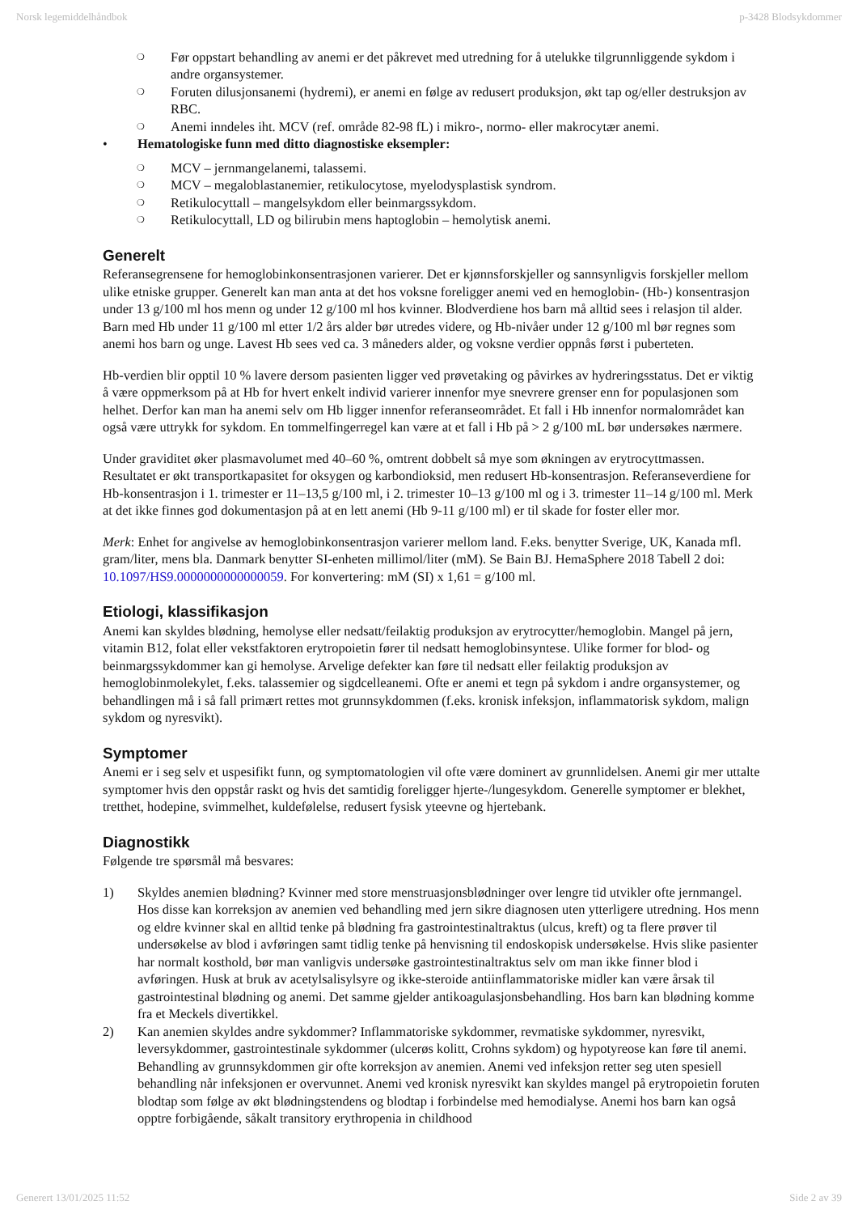Norsk legemiddelhåndbok p-3428 Blodsykdommer
❍ Før oppstart behandling av anemi er det påkrevet med utredning for å utelukke tilgrunnliggende sykdom i andre organsystemer.
❍ Foruten dilusjonsanemi (hydremi), er anemi en følge av redusert produksjon, økt tap og/eller destruksjon av RBC.
❍ Anemi inndeles iht. MCV (ref. område 82-98 fL) i mikro-, normo- eller makrocytær anemi.
• Hematologiske funn med ditto diagnostiske eksempler:
❍ MCV – jernmangelanemi, talassemi.
❍ MCV – megaloblastanemier, retikulocytose, myelodysplastisk syndrom.
❍ Retikulocyttall – mangelsykdom eller beinmargssykdom.
❍ Retikulocyttall, LD og bilirubin mens haptoglobin – hemolytisk anemi.
Generelt
Referansegrensene for hemoglobinkonsentrasjonen varierer. Det er kjønnsforskjeller og sannsynligvis forskjeller mellom ulike etniske grupper. Generelt kan man anta at det hos voksne foreligger anemi ved en hemoglobin- (Hb-) konsentrasjon under 13 g/100 ml hos menn og under 12 g/100 ml hos kvinner. Blodverdiene hos barn må alltid sees i relasjon til alder. Barn med Hb under 11 g/100 ml etter 1/2 års alder bør utredes videre, og Hb-nivåer under 12 g/100 ml bør regnes som anemi hos barn og unge. Lavest Hb sees ved ca. 3 måneders alder, og voksne verdier oppnås først i puberteten.
Hb-verdien blir opptil 10 % lavere dersom pasienten ligger ved prøvetaking og påvirkes av hydreringsstatus. Det er viktig å være oppmerksom på at Hb for hvert enkelt individ varierer innenfor mye snevrere grenser enn for populasjonen som helhet. Derfor kan man ha anemi selv om Hb ligger innenfor referanseområdet. Et fall i Hb innenfor normalområdet kan også være uttrykk for sykdom. En tommelfingerregel kan være at et fall i Hb på > 2 g/100 mL bør undersøkes nærmere.
Under graviditet øker plasmavolumet med 40–60 %, omtrent dobbelt så mye som økningen av erytrocyttmassen. Resultatet er økt transportkapasitet for oksygen og karbondioksid, men redusert Hb-konsentrasjon. Referanseverdiene for Hb-konsentrasjon i 1. trimester er 11–13,5 g/100 ml, i 2. trimester 10–13 g/100 ml og i 3. trimester 11–14 g/100 ml. Merk at det ikke finnes god dokumentasjon på at en lett anemi (Hb 9-11 g/100 ml) er til skade for foster eller mor.
Merk: Enhet for angivelse av hemoglobinkonsentrasjon varierer mellom land. F.eks. benytter Sverige, UK, Kanada mfl. gram/liter, mens bla. Danmark benytter SI-enheten millimol/liter (mM). Se Bain BJ. HemaSphere 2018 Tabell 2 doi: 10.1097/HS9.0000000000000059. For konvertering: mM (SI) x 1,61 = g/100 ml.
Etiologi, klassifikasjon
Anemi kan skyldes blødning, hemolyse eller nedsatt/feilaktig produksjon av erytrocytter/hemoglobin. Mangel på jern, vitamin B12, folat eller vekstfaktoren erytropoietin fører til nedsatt hemoglobinsyntese. Ulike former for blod- og beinmargssykdommer kan gi hemolyse. Arvelige defekter kan føre til nedsatt eller feilaktig produksjon av hemoglobinmolekylet, f.eks. talassemier og sigdcelleanemi. Ofte er anemi et tegn på sykdom i andre organsystemer, og behandlingen må i så fall primært rettes mot grunnsykdommen (f.eks. kronisk infeksjon, inflammatorisk sykdom, malign sykdom og nyresvikt).
Symptomer
Anemi er i seg selv et uspesifikt funn, og symptomatologien vil ofte være dominert av grunnlidelsen. Anemi gir mer uttalte symptomer hvis den oppstår raskt og hvis det samtidig foreligger hjerte-/lungesykdom. Generelle symptomer er blekhet, tretthet, hodepine, svimmelhet, kuldefølelse, redusert fysisk yteevne og hjertebank.
Diagnostikk
Følgende tre spørsmål må besvares:
1) Skyldes anemien blødning? Kvinner med store menstruasjonsblødninger over lengre tid utvikler ofte jernmangel. Hos disse kan korreksjon av anemien ved behandling med jern sikre diagnosen uten ytterligere utredning. Hos menn og eldre kvinner skal en alltid tenke på blødning fra gastrointestinaltraktus (ulcus, kreft) og ta flere prøver til undersøkelse av blod i avføringen samt tidlig tenke på henvisning til endoskopisk undersøkelse. Hvis slike pasienter har normalt kosthold, bør man vanligvis undersøke gastrointestinaltraktus selv om man ikke finner blod i avføringen. Husk at bruk av acetylsalisylsyre og ikke-steroide antiinflammatoriske midler kan være årsak til gastrointestinal blødning og anemi. Det samme gjelder antikoagulasjonsbehandling. Hos barn kan blødning komme fra et Meckels divertikkel.
2) Kan anemien skyldes andre sykdommer? Inflammatoriske sykdommer, revmatiske sykdommer, nyresvikt, leversykdommer, gastrointestinale sykdommer (ulcerøs kolitt, Crohns sykdom) og hypotyreose kan føre til anemi. Behandling av grunnsykdommen gir ofte korreksjon av anemien. Anemi ved infeksjon retter seg uten spesiell behandling når infeksjonen er overvunnet. Anemi ved kronisk nyresvikt kan skyldes mangel på erytropoietin foruten blodtap som følge av økt blødningstendens og blodtap i forbindelse med hemodialyse. Anemi hos barn kan også opptre forbigående, såkalt transitory erythropenia in childhood
Generert 13/01/2025 11:52 Side 2 av 39